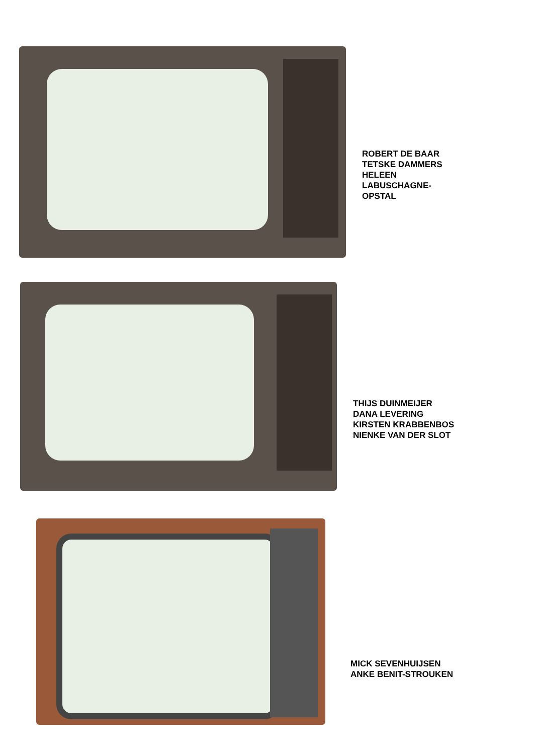ROBERT DE BAAR
TETSKE DAMMERS
HELEEN
LABUSCHAGNE-
OPSTAL
THIJS DUINMEIJER
DANA LEVERING
KIRSTEN KRABBENBOS
NIENKE VAN DER SLOT
MICK SEVENHUIJSEN
ANKE BENIT-STROUKEN